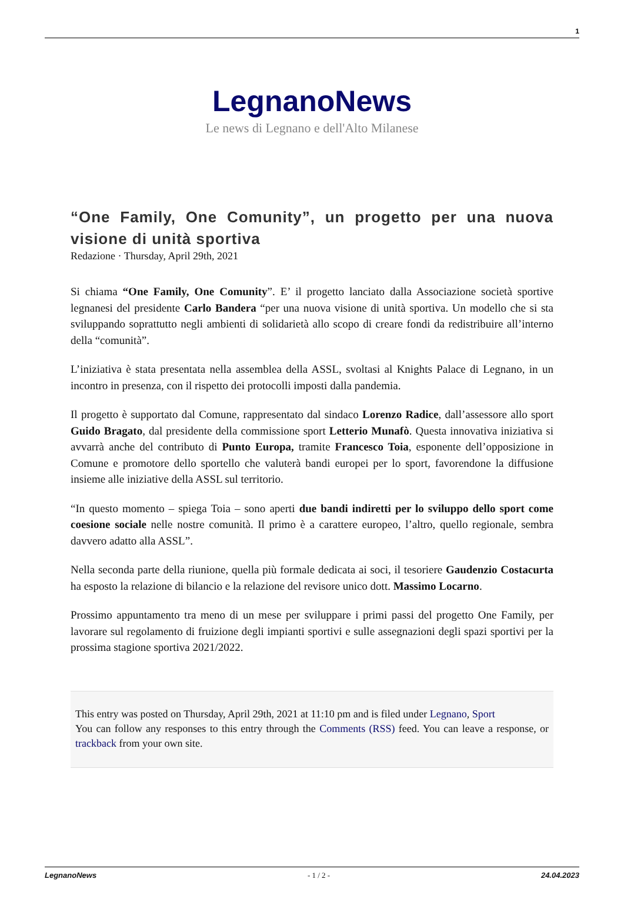1
LegnanoNews
Le news di Legnano e dell'Alto Milanese
“One Family, One Comunity”, un progetto per una nuova visione di unità sportiva
Redazione · Thursday, April 29th, 2021
Si chiama “One Family, One Comunity”. E’ il progetto lanciato dalla Associazione società sportive legnanesi del presidente Carlo Bandera “per una nuova visione di unità sportiva. Un modello che si sta sviluppando soprattutto negli ambienti di solidarietà allo scopo di creare fondi da redistribuire all’interno della “comunità”.
L’iniziativa è stata presentata nella assemblea della ASSL, svoltasi al Knights Palace di Legnano, in un incontro in presenza, con il rispetto dei protocolli imposti dalla pandemia.
Il progetto è supportato dal Comune, rappresentato dal sindaco Lorenzo Radice, dall’assessore allo sport Guido Bragato, dal presidente della commissione sport Letterio Munafò. Questa innovativa iniziativa si avvarrà anche del contributo di Punto Europa, tramite Francesco Toia, esponente dell’opposizione in Comune e promotore dello sportello che valuterà bandi europei per lo sport, favorendone la diffusione insieme alle iniziative della ASSL sul territorio.
“In questo momento – spiega Toia – sono aperti due bandi indiretti per lo sviluppo dello sport come coesione sociale nelle nostre comunità. Il primo è a carattere europeo, l’altro, quello regionale, sembra davvero adatto alla ASSL”.
Nella seconda parte della riunione, quella più formale dedicata ai soci, il tesoriere Gaudenzio Costacurta ha esposto la relazione di bilancio e la relazione del revisore unico dott. Massimo Locarno.
Prossimo appuntamento tra meno di un mese per sviluppare i primi passi del progetto One Family, per lavorare sul regolamento di fruizione degli impianti sportivi e sulle assegnazioni degli spazi sportivi per la prossima stagione sportiva 2021/2022.
This entry was posted on Thursday, April 29th, 2021 at 11:10 pm and is filed under Legnano, Sport
You can follow any responses to this entry through the Comments (RSS) feed. You can leave a response, or trackback from your own site.
LegnanoNews - 1 / 2 - 24.04.2023